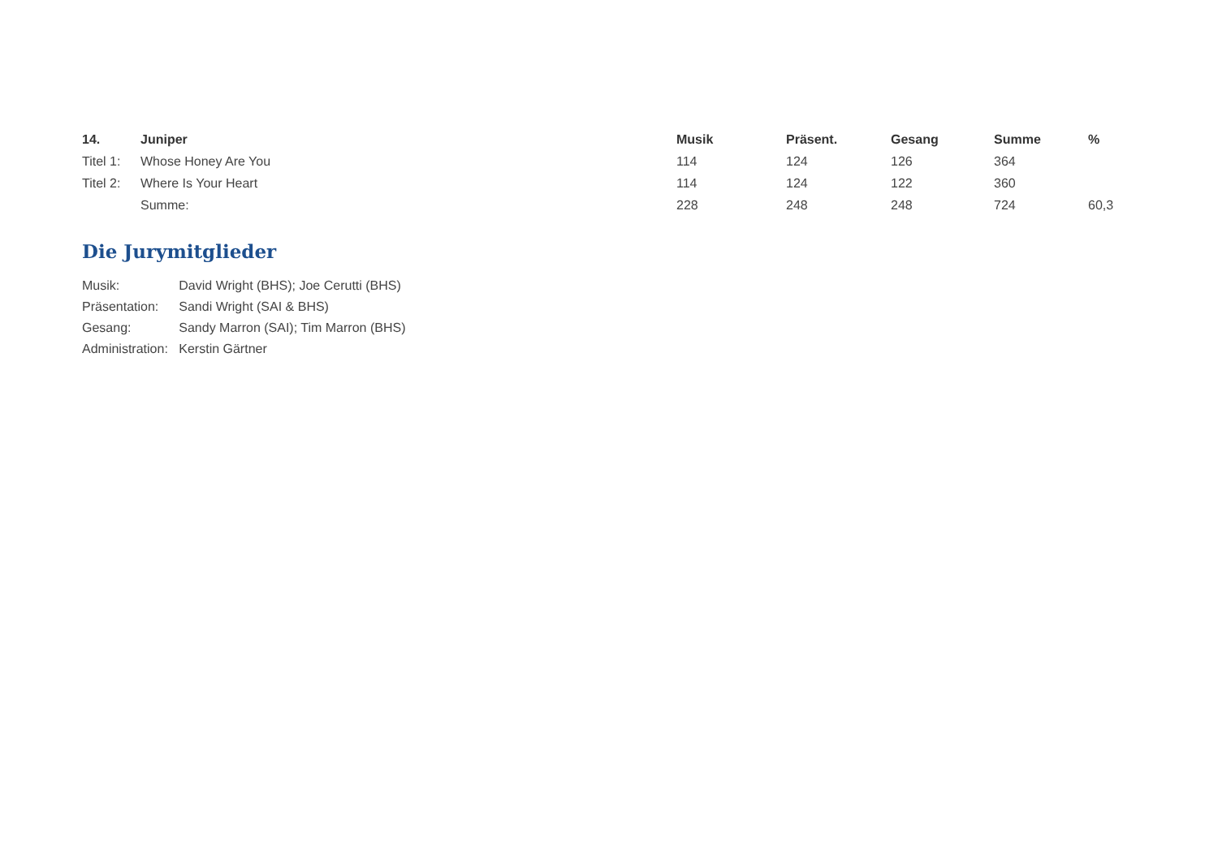| 14. | Juniper | Musik | Präsent. | Gesang | Summe | % |
| --- | --- | --- | --- | --- | --- | --- |
| Titel 1: | Whose Honey Are You | 114 | 124 | 126 | 364 | |
| Titel 2: | Where Is Your Heart | 114 | 124 | 122 | 360 | |
| | Summe: | 228 | 248 | 248 | 724 | 60,3 |
Die Jurymitglieder
| Musik: | David Wright (BHS); Joe Cerutti (BHS) |
| Präsentation: | Sandi Wright (SAI & BHS) |
| Gesang: | Sandy Marron (SAI); Tim Marron (BHS) |
| Administration: | Kerstin Gärtner |